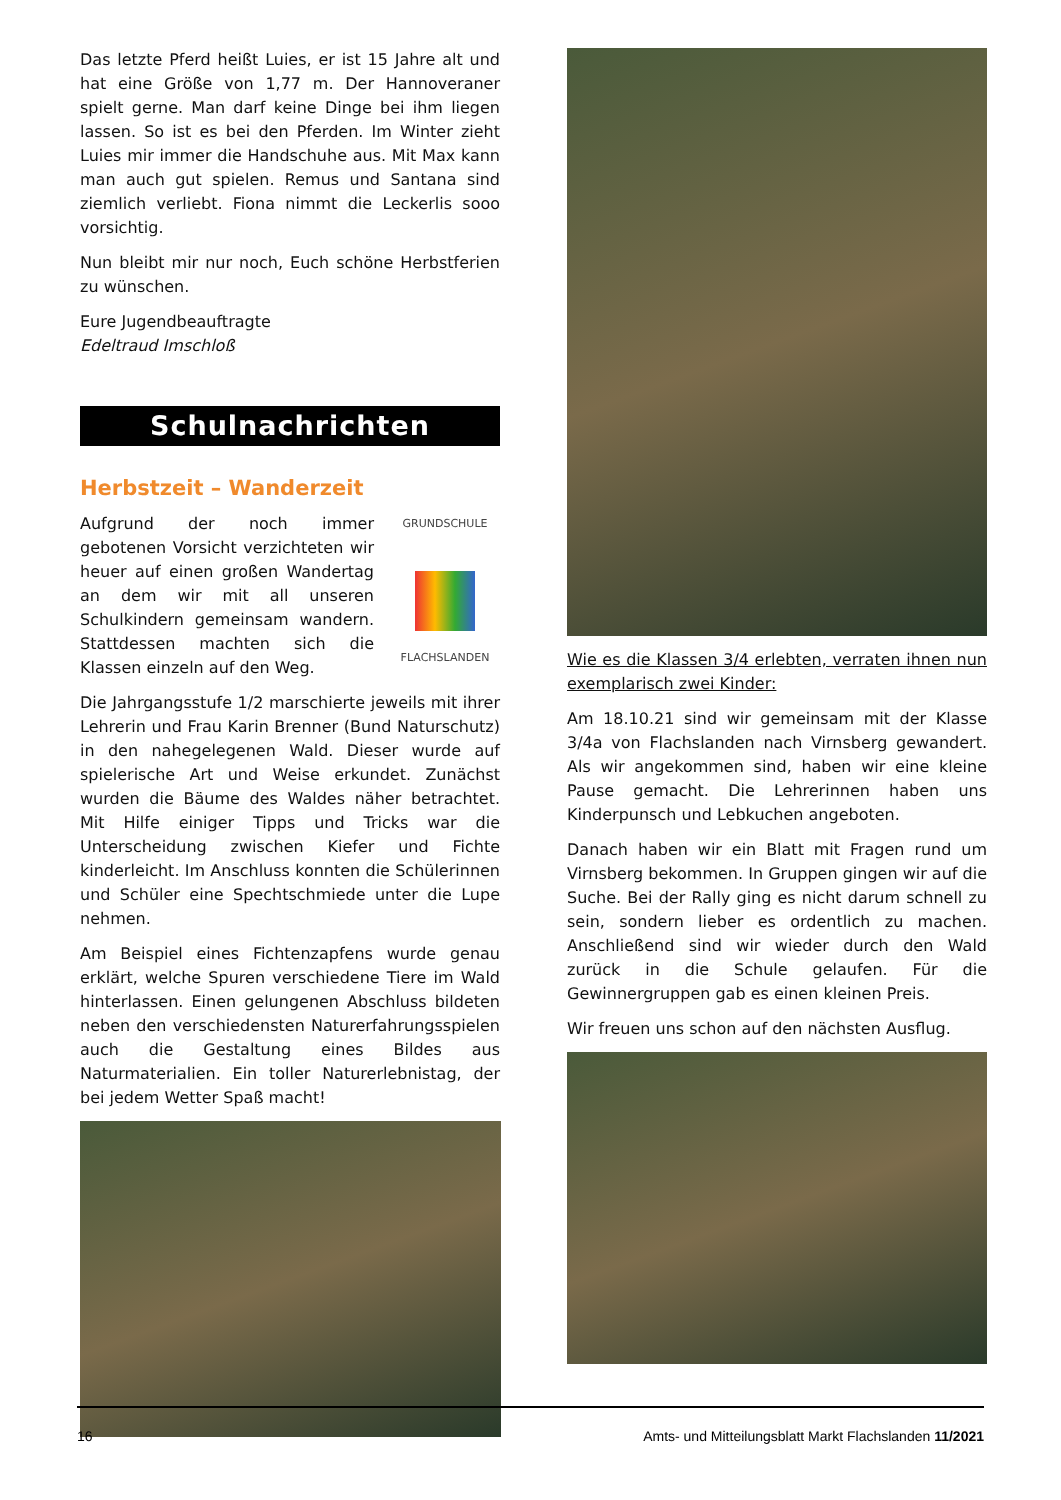Das letzte Pferd heißt Luies, er ist 15 Jahre alt und hat eine Größe von 1,77 m. Der Hannoveraner spielt gerne. Man darf keine Dinge bei ihm liegen lassen. So ist es bei den Pferden. Im Winter zieht Luies mir immer die Handschuhe aus. Mit Max kann man auch gut spielen. Remus und Santana sind ziemlich verliebt. Fiona nimmt die Leckerlis sooo vorsichtig.
Nun bleibt mir nur noch, Euch schöne Herbstferien zu wünschen.
Eure Jugendbeauftragte
Edeltraud Imschloß
Schulnachrichten
Herbstzeit – Wanderzeit
GRUNDSCHULE
FLACHSLANDEN
Aufgrund der noch immer gebotenen Vorsicht verzichteten wir heuer auf einen großen Wandertag an dem wir mit all unseren Schulkindern gemeinsam wandern. Stattdessen machten sich die Klassen einzeln auf den Weg.
Die Jahrgangsstufe 1/2 marschierte jeweils mit ihrer Lehrerin und Frau Karin Brenner (Bund Naturschutz) in den nahegelegenen Wald. Dieser wurde auf spielerische Art und Weise erkundet. Zunächst wurden die Bäume des Waldes näher betrachtet. Mit Hilfe einiger Tipps und Tricks war die Unterscheidung zwischen Kiefer und Fichte kinderleicht. Im Anschluss konnten die Schülerinnen und Schüler eine Spechtschmiede unter die Lupe nehmen.
Am Beispiel eines Fichtenzapfens wurde genau erklärt, welche Spuren verschiedene Tiere im Wald hinterlassen. Einen gelungenen Abschluss bildeten neben den verschiedensten Naturerfahrungsspielen auch die Gestaltung eines Bildes aus Naturmaterialien. Ein toller Naturerlebnistag, der bei jedem Wetter Spaß macht!
Wie es die Klassen 3/4 erlebten, verraten ihnen nun exemplarisch zwei Kinder:
Am 18.10.21 sind wir gemeinsam mit der Klasse 3/4a von Flachslanden nach Virnsberg gewandert. Als wir angekommen sind, haben wir eine kleine Pause gemacht. Die Lehrerinnen haben uns Kinderpunsch und Lebkuchen angeboten.
Danach haben wir ein Blatt mit Fragen rund um Virnsberg bekommen. In Gruppen gingen wir auf die Suche. Bei der Rally ging es nicht darum schnell zu sein, sondern lieber es ordentlich zu machen. Anschließend sind wir wieder durch den Wald zurück in die Schule gelaufen. Für die Gewinnergruppen gab es einen kleinen Preis.
Wir freuen uns schon auf den nächsten Ausflug.
16 Amts- und Mitteilungsblatt Markt Flachslanden 11/2021